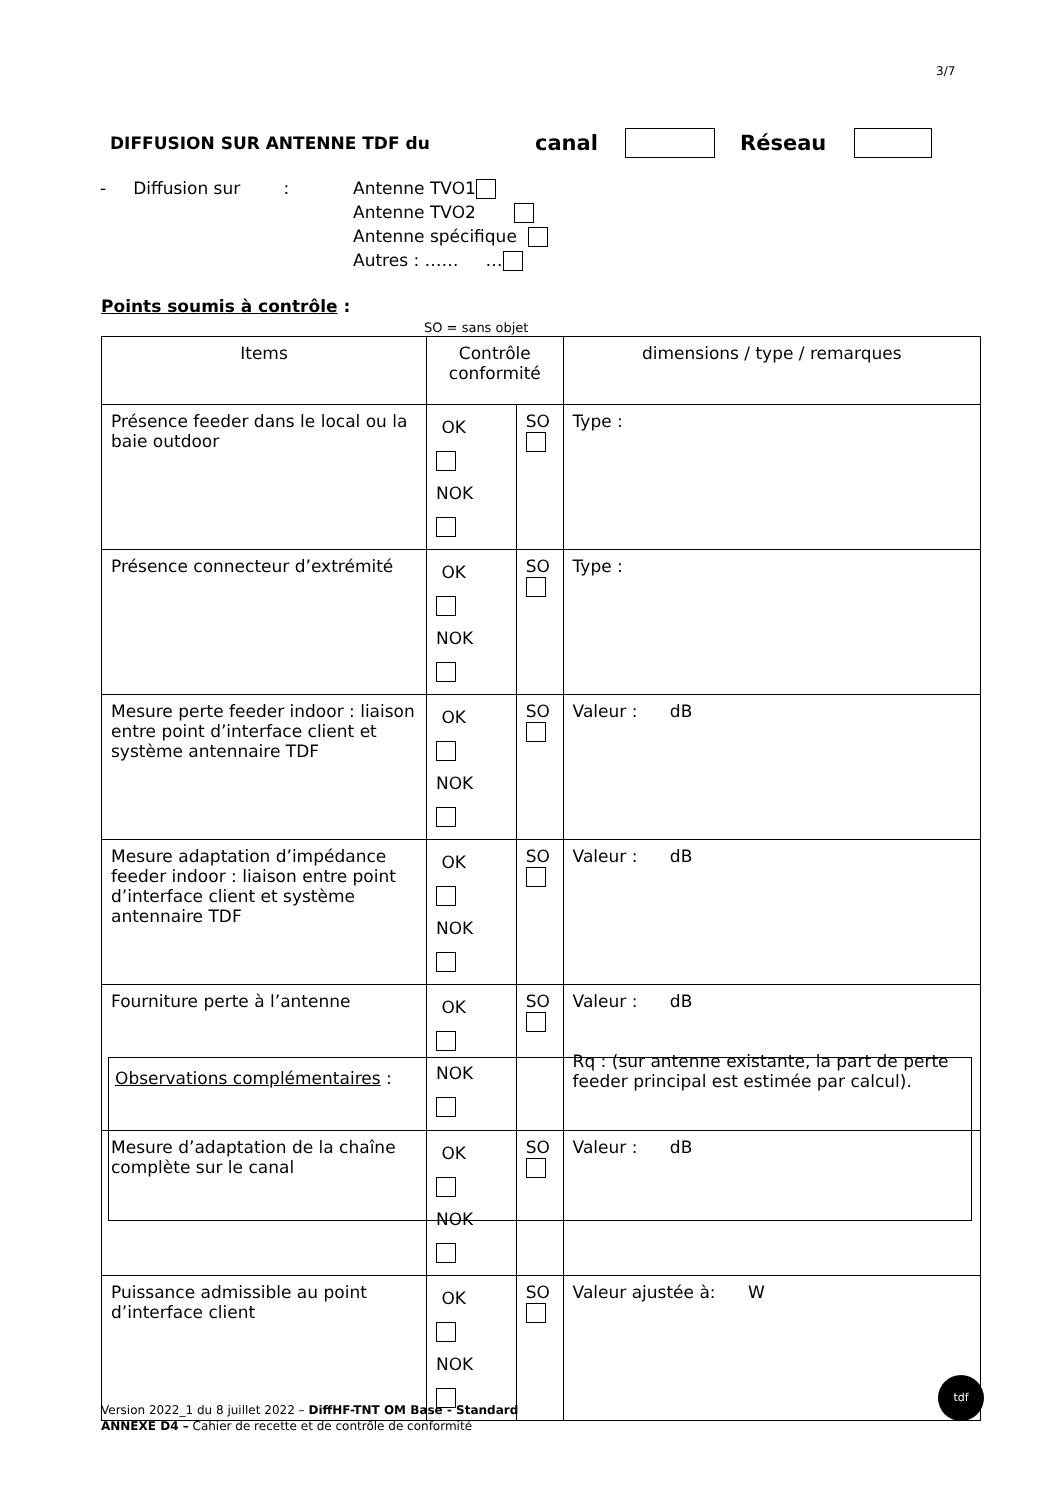3/7
DIFFUSION SUR ANTENNE TDF du canal Réseau
- Diffusion sur :
Antenne TVO1
Antenne TVO2
Antenne spécifique
Autres : …… …
Points soumis à contrôle :
SO = sans objet
| Items | Contrôle conformité | | dimensions / type / remarques |
| Présence feeder dans le local ou la baie outdoor | OK NOK | SO | Type : |
| Présence connecteur d’extrémité | OK NOK | SO | Type : |
| Mesure perte feeder indoor : liaison entre point d’interface client et système antennaire TDF | OK NOK | SO | Valeur : dB |
| Mesure adaptation d’impédance feeder indoor : liaison entre point d’interface client et système antennaire TDF | OK NOK | SO | Valeur : dB |
| Fourniture perte à l’antenne | OK NOK | SO | Valeur : dB Rq : (sur antenne existante, la part de perte feeder principal est estimée par calcul). |
| Mesure d’adaptation de la chaîne complète sur le canal | OK NOK | SO | Valeur : dB |
| Puissance admissible au point d’interface client | OK NOK | SO | Valeur ajustée à: W |
Observations complémentaires :
Version 2022_1 du 8 juillet 2022 – DiffHF-TNT OM Base - Standard
ANNEXE D4 – Cahier de recette et de contrôle de conformité
tdf